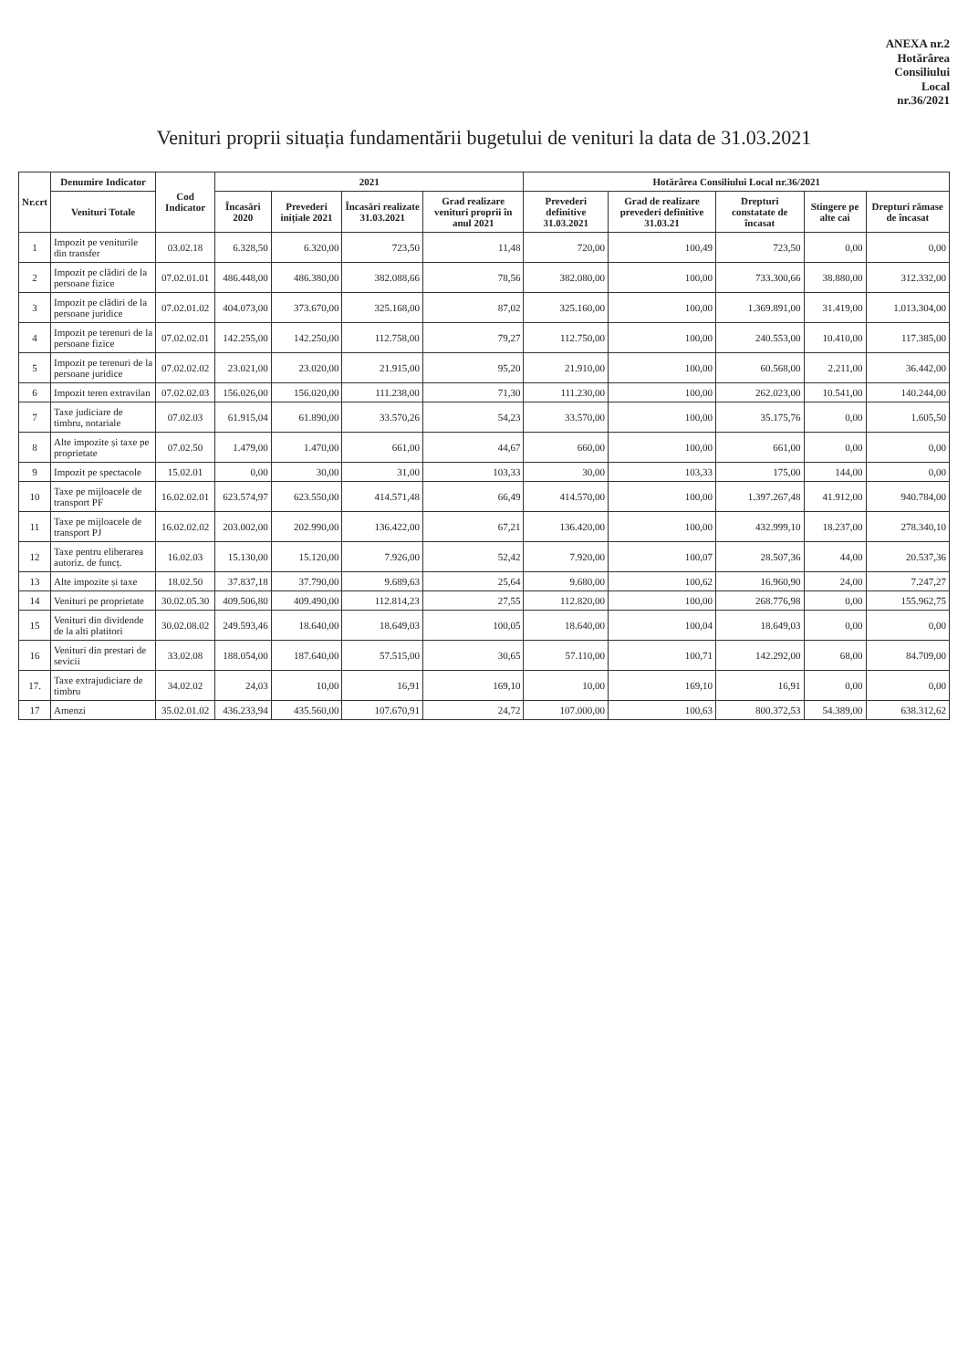ANEXA nr.2
Hotărârea
Consiliului
Local
nr.36/2021
Venituri proprii situația fundamentării bugetului de venituri la data de 31.03.2021
| Nr.crt | Denumire Indicator | Cod Indicator | 2021 | | | | Hotărârea Consiliului Local nr.36/2021 | | | | |
| --- | --- | --- | --- | --- | --- | --- | --- | --- | --- | --- | --- |
| | Venituri Totale | | Încasări 2020 | Prevederi inițiale 2021 | Încasări realizate 31.03.2021 | Grad realizare venituri proprii în anul 2021 | Prevederi definitive 31.03.2021 | Grad de realizare prevederi definitive 31.03.21 | Drepturi constatate de încasat | Stingere pe alte cai | Drepturi rămase de încasat |
| 1 | Impozit pe veniturile din transfer | 03.02.18 | 6.328,50 | 6.320,00 | 723,50 | 11,48 | 720,00 | 100,49 | 723,50 | 0,00 | 0,00 |
| 2 | Impozit pe clădiri de la persoane fizice | 07.02.01.01 | 486.448,00 | 486.380,00 | 382.088,66 | 78,56 | 382.080,00 | 100,00 | 733.300,66 | 38.880,00 | 312.332,00 |
| 3 | Impozit pe clădiri de la persoane juridice | 07.02.01.02 | 404.073,00 | 373.670,00 | 325.168,00 | 87,02 | 325.160,00 | 100,00 | 1.369.891,00 | 31.419,00 | 1.013.304,00 |
| 4 | Impozit pe terenuri de la persoane fizice | 07.02.02.01 | 142.255,00 | 142.250,00 | 112.758,00 | 79,27 | 112.750,00 | 100,00 | 240.553,00 | 10.410,00 | 117.385,00 |
| 5 | Impozit pe terenuri de la persoane juridice | 07.02.02.02 | 23.021,00 | 23.020,00 | 21.915,00 | 95,20 | 21.910,00 | 100,00 | 60.568,00 | 2.211,00 | 36.442,00 |
| 6 | Impozit teren extravilan | 07.02.02.03 | 156.026,00 | 156.020,00 | 111.238,00 | 71,30 | 111.230,00 | 100,00 | 262.023,00 | 10.541,00 | 140.244,00 |
| 7 | Taxe judiciare de timbru, notariale | 07.02.03 | 61.915,04 | 61.890,00 | 33.570,26 | 54,23 | 33.570,00 | 100,00 | 35.175,76 | 0,00 | 1.605,50 |
| 8 | Alte impozite și taxe pe proprietate | 07.02.50 | 1.479,00 | 1.470,00 | 661,00 | 44,67 | 660,00 | 100,00 | 661,00 | 0,00 | 0,00 |
| 9 | Impozit pe spectacole | 15.02.01 | 0,00 | 30,00 | 31,00 | 103,33 | 30,00 | 103,33 | 175,00 | 144,00 | 0,00 |
| 10 | Taxe pe mijloacele de transport PF | 16.02.02.01 | 623.574,97 | 623.550,00 | 414.571,48 | 66,49 | 414.570,00 | 100,00 | 1.397.267,48 | 41.912,00 | 940.784,00 |
| 11 | Taxe pe mijloacele de transport PJ | 16.02.02.02 | 203.002,00 | 202.990,00 | 136.422,00 | 67,21 | 136.420,00 | 100,00 | 432.999,10 | 18.237,00 | 278.340,10 |
| 12 | Taxe pentru eliberarea autoriz. de funcț. | 16.02.03 | 15.130,00 | 15.120,00 | 7.926,00 | 52,42 | 7.920,00 | 100,07 | 28.507,36 | 44,00 | 20.537,36 |
| 13 | Alte impozite și taxe | 18.02.50 | 37.837,18 | 37.790,00 | 9.689,63 | 25,64 | 9.680,00 | 100,62 | 16.960,90 | 24,00 | 7.247,27 |
| 14 | Venituri pe proprietate | 30.02.05.30 | 409.506,80 | 409.490,00 | 112.814,23 | 27,55 | 112.820,00 | 100,00 | 268.776,98 | 0,00 | 155.962,75 |
| 15 | Venituri din dividende de la alti platitori | 30.02.08.02 | 249.593,46 | 18.640,00 | 18.649,03 | 100,05 | 18.640,00 | 100,04 | 18.649,03 | 0,00 | 0,00 |
| 16 | Venituri din prestari de sevicii | 33.02.08 | 188.054,00 | 187.640,00 | 57.515,00 | 30,65 | 57.110,00 | 100,71 | 142.292,00 | 68,00 | 84.709,00 |
| 17. | Taxe extrajudiciare de timbru | 34.02.02 | 24,03 | 10,00 | 16,91 | 169,10 | 10,00 | 169,10 | 16,91 | 0,00 | 0,00 |
| 17 | Amenzi | 35.02.01.02 | 436.233,94 | 435.560,00 | 107.670,91 | 24,72 | 107.000,00 | 100,63 | 800.372,53 | 54.389,00 | 638.312,62 |